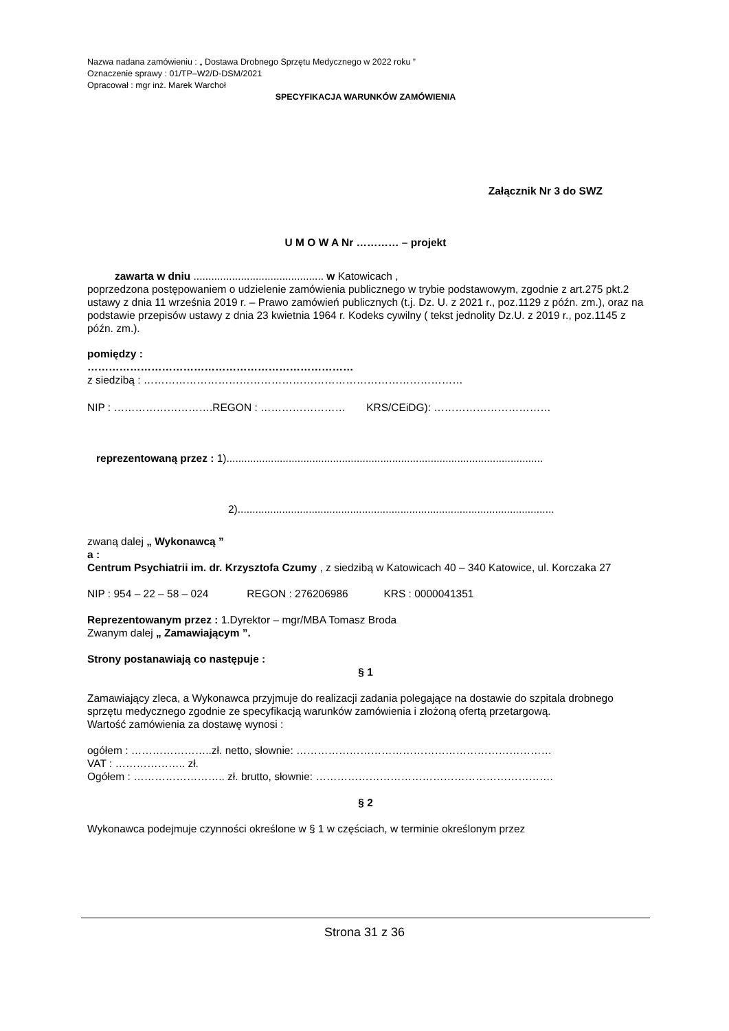Nazwa nadana zamówieniu : „ Dostawa Drobnego Sprzętu Medycznego w 2022 roku ”
Oznaczenie sprawy : 01/TP–W2/D-DSM/2021
Opracował : mgr inż. Marek Warchoł
SPECYFIKACJA WARUNKÓW ZAMÓWIENIA
Załącznik Nr 3 do SWZ
U M O W A Nr ………… – projekt
zawarta w dniu ............................................ w Katowicach ,
poprzedzona postępowaniem o udzielenie zamówienia publicznego w trybie podstawowym, zgodnie z art.275 pkt.2 ustawy z dnia 11 września 2019 r. – Prawo zamówień publicznych (t.j. Dz. U. z 2021 r., poz.1129 z późn. zm.), oraz na podstawie przepisów ustawy z dnia 23 kwietnia 1964 r. Kodeks cywilny ( tekst jednolity Dz.U. z 2019 r., poz.1145 z późn. zm.).
pomiędzy :
…………………………………………………………………
z siedzibą : ………………………………………………………………………………
NIP : ……………………….REGON : …………………… KRS/CEiDG): ……………………………
reprezentowaną przez : 1)...........................................................................................................
2)...........................................................................................................
zwaną dalej „ Wykonawcą ”
a :
Centrum Psychiatrii im. dr. Krzysztofa Czumy , z siedzibą w Katowicach 40 – 340 Katowice, ul. Korczaka 27
NIP : 954 – 22 – 58 – 024 REGON : 276206986 KRS : 0000041351
Reprezentowanym przez : 1.Dyrektor – mgr/MBA Tomasz Broda
Zwanym dalej „ Zamawiającym ”.
Strony postanawiają co następuje :
§ 1
Zamawiający zleca, a Wykonawca przyjmuje do realizacji zadania polegające na dostawie do szpitala drobnego sprzętu medycznego zgodnie ze specyfikacją warunków zamówienia i złożoną ofertą przetargową.
Wartość zamówienia za dostawę wynosi :
ogółem : …………………..zł. netto, słownie: ………………………………………………………………
VAT : ……………….. zł.
Ogółem : …………………….. zł. brutto, słownie: ………………………………………………………….
§ 2
Wykonawca podejmuje czynności określone w § 1 w częściach, w terminie określonym przez
Strona 31 z 36